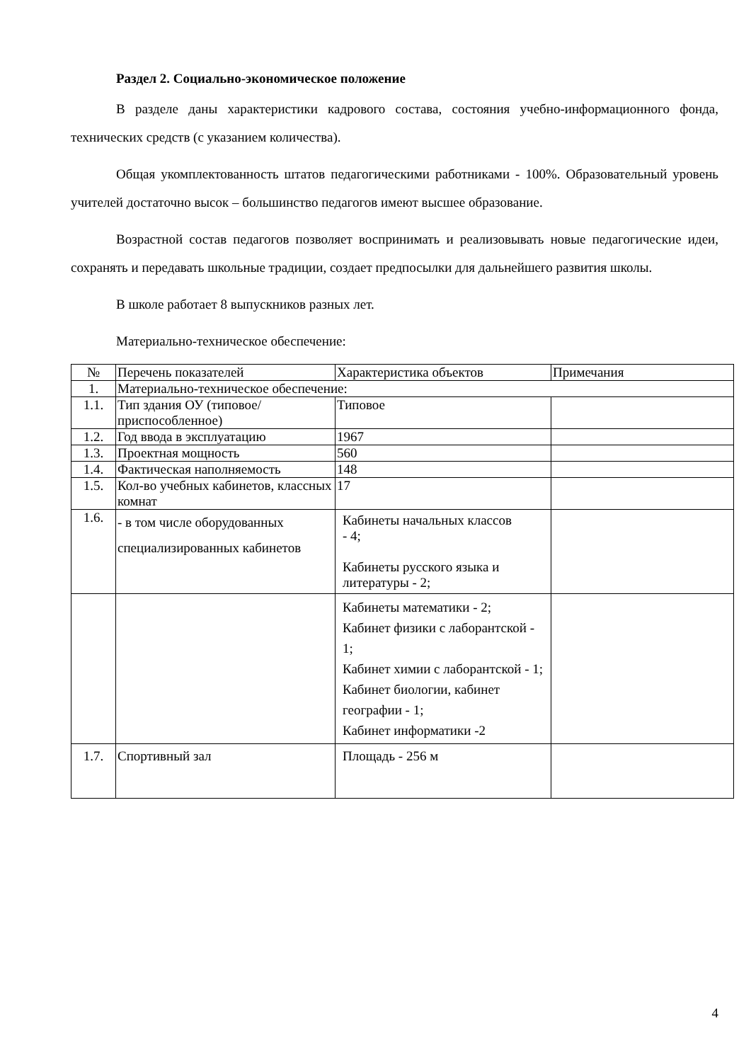Раздел 2. Социально-экономическое положение
В разделе даны характеристики кадрового состава, состояния учебно-информационного фонда, технических средств (с указанием количества).
Общая укомплектованность штатов педагогическими работниками - 100%. Образовательный уровень учителей достаточно высок – большинство педагогов имеют высшее образование.
Возрастной состав педагогов позволяет воспринимать и реализовывать новые педагогические идеи, сохранять и передавать школьные традиции, создает предпосылки для дальнейшего развития школы.
В школе работает 8 выпускников разных лет.
Материально-техническое обеспечение:
| № | Перечень показателей | Характеристика объектов | Примечания |
| 1. | Материально-техническое обеспечение: | | |
| 1.1. | Тип здания ОУ (типовое/приспособленное) | Типовое | |
| 1.2. | Год ввода в эксплуатацию | 1967 | |
| 1.3. | Проектная мощность | 560 | |
| 1.4. | Фактическая наполняемость | 148 | |
| 1.5. | Кол-во учебных кабинетов, классных комнат | 17 | |
| 1.6. | - в том числе оборудованных специализированных кабинетов | Кабинеты начальных классов - 4; Кабинеты русского языка и литературы - 2; | |
| | | Кабинеты математики - 2; Кабинет физики с лаборантской - 1; Кабинет химии с лаборантской - 1; Кабинет биологии, кабинет географии - 1; Кабинет информатики -2 | |
| 1.7. | Спортивный зал | Площадь - 256 м | |
4